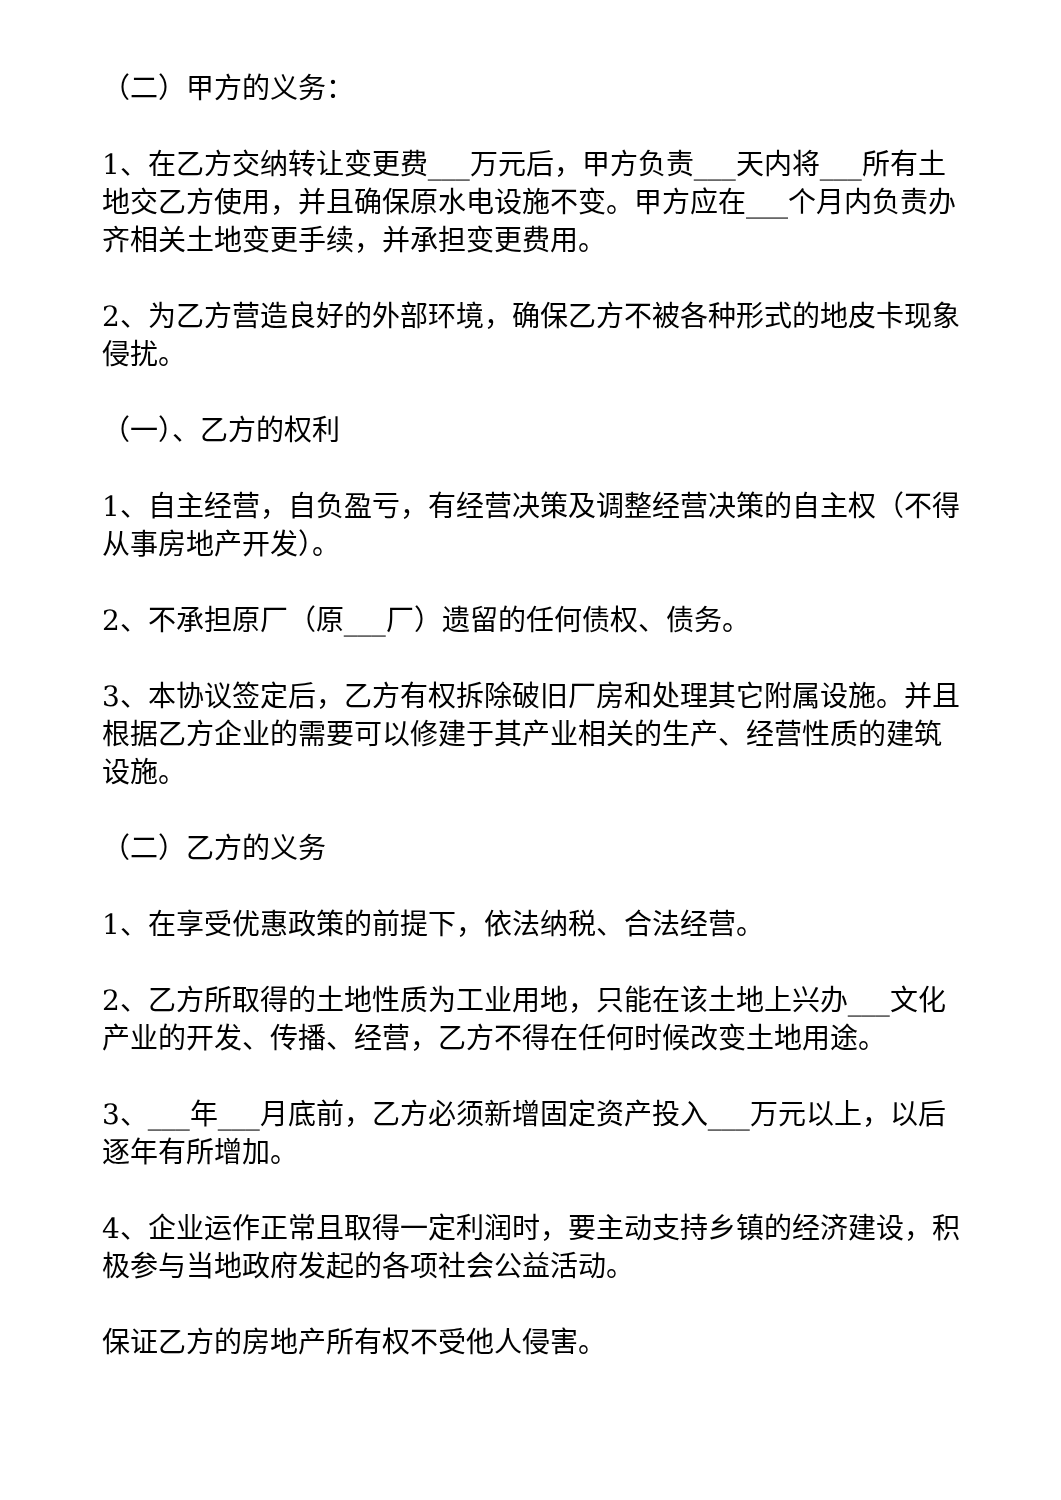（二）甲方的义务：
1、在乙方交纳转让变更费___万元后，甲方负责___天内将___所有土地交乙方使用，并且确保原水电设施不变。甲方应在___个月内负责办齐相关土地变更手续，并承担变更费用。
2、为乙方营造良好的外部环境，确保乙方不被各种形式的地皮卡现象侵扰。
（一）、乙方的权利
1、自主经营，自负盈亏，有经营决策及调整经营决策的自主权（不得从事房地产开发）。
2、不承担原厂（原___厂）遗留的任何债权、债务。
3、本协议签定后，乙方有权拆除破旧厂房和处理其它附属设施。并且根据乙方企业的需要可以修建于其产业相关的生产、经营性质的建筑设施。
（二）乙方的义务
1、在享受优惠政策的前提下，依法纳税、合法经营。
2、乙方所取得的土地性质为工业用地，只能在该土地上兴办___文化产业的开发、传播、经营，乙方不得在任何时候改变土地用途。
3、___年___月底前，乙方必须新增固定资产投入___万元以上，以后逐年有所增加。
4、企业运作正常且取得一定利润时，要主动支持乡镇的经济建设，积极参与当地政府发起的各项社会公益活动。
保证乙方的房地产所有权不受他人侵害。